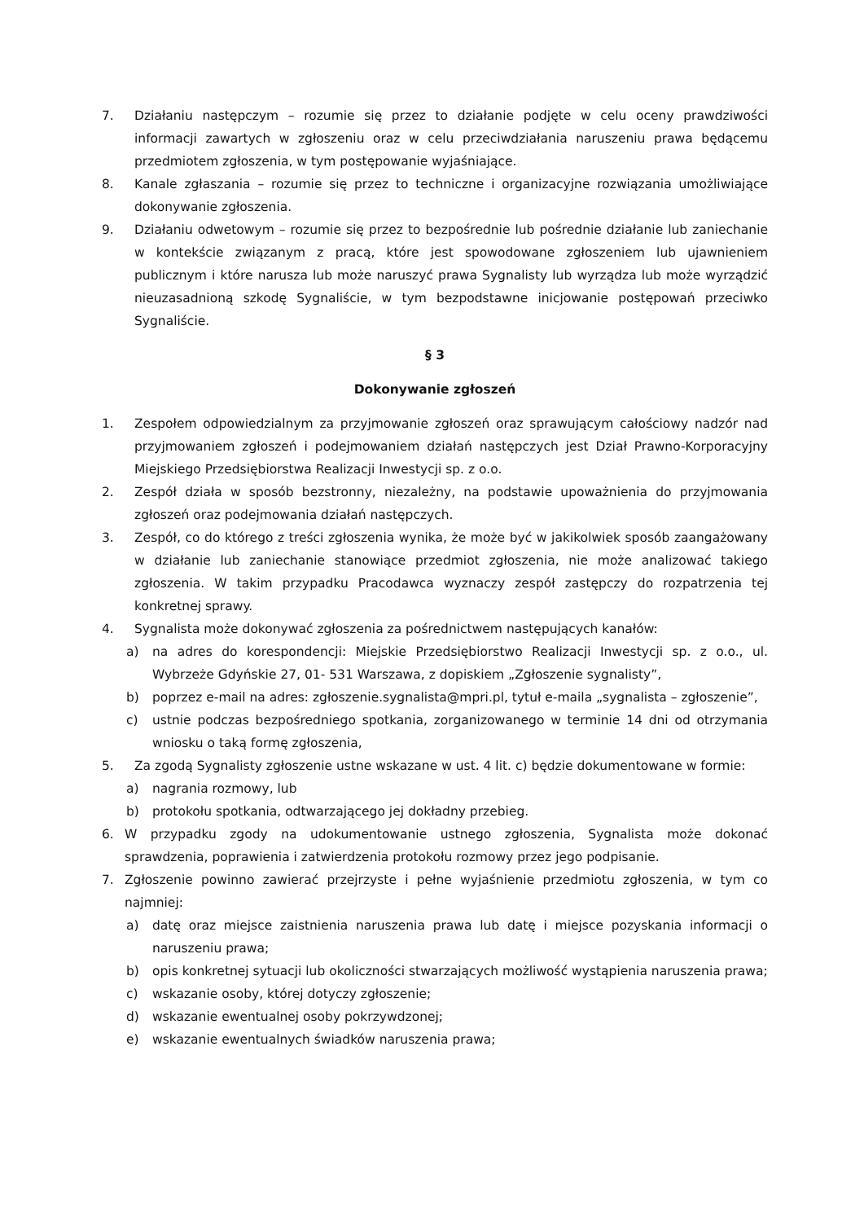7. Działaniu następczym – rozumie się przez to działanie podjęte w celu oceny prawdziwości informacji zawartych w zgłoszeniu oraz w celu przeciwdziałania naruszeniu prawa będącemu przedmiotem zgłoszenia, w tym postępowanie wyjaśniające.
8. Kanale zgłaszania – rozumie się przez to techniczne i organizacyjne rozwiązania umożliwiające dokonywanie zgłoszenia.
9. Działaniu odwetowym – rozumie się przez to bezpośrednie lub pośrednie działanie lub zaniechanie w kontekście związanym z pracą, które jest spowodowane zgłoszeniem lub ujawnieniem publicznym i które narusza lub może naruszyć prawa Sygnalisty lub wyrządza lub może wyrządzić nieuzasadnioną szkodę Sygnaliście, w tym bezpodstawne inicjowanie postępowań przeciwko Sygnaliście.
§ 3
Dokonywanie zgłoszeń
1. Zespołem odpowiedzialnym za przyjmowanie zgłoszeń oraz sprawującym całościowy nadzór nad przyjmowaniem zgłoszeń i podejmowaniem działań następczych jest Dział Prawno-Korporacyjny Miejskiego Przedsiębiorstwa Realizacji Inwestycji sp. z o.o.
2. Zespół działa w sposób bezstronny, niezależny, na podstawie upoważnienia do przyjmowania zgłoszeń oraz podejmowania działań następczych.
3. Zespół, co do którego z treści zgłoszenia wynika, że może być w jakikolwiek sposób zaangażowany w działanie lub zaniechanie stanowiące przedmiot zgłoszenia, nie może analizować takiego zgłoszenia. W takim przypadku Pracodawca wyznaczy zespół zastępczy do rozpatrzenia tej konkretnej sprawy.
4. Sygnalista może dokonywać zgłoszenia za pośrednictwem następujących kanałów:
a) na adres do korespondencji: Miejskie Przedsiębiorstwo Realizacji Inwestycji sp. z o.o., ul. Wybrzeże Gdyńskie 27, 01- 531 Warszawa, z dopiskiem „Zgłoszenie sygnalisty”,
b) poprzez e-mail na adres: zgłoszenie.sygnalista@mpri.pl, tytuł e-maila „sygnalista – zgłoszenie”,
c) ustnie podczas bezpośredniego spotkania, zorganizowanego w terminie 14 dni od otrzymania wniosku o taką formę zgłoszenia,
5. Za zgodą Sygnalisty zgłoszenie ustne wskazane w ust. 4 lit. c) będzie dokumentowane w formie:
a) nagrania rozmowy, lub
b) protokołu spotkania, odtwarzającego jej dokładny przebieg.
6. W przypadku zgody na udokumentowanie ustnego zgłoszenia, Sygnalista może dokonać sprawdzenia, poprawienia i zatwierdzenia protokołu rozmowy przez jego podpisanie.
7. Zgłoszenie powinno zawierać przejrzyste i pełne wyjaśnienie przedmiotu zgłoszenia, w tym co najmniej:
a) datę oraz miejsce zaistnienia naruszenia prawa lub datę i miejsce pozyskania informacji o naruszeniu prawa;
b) opis konkretnej sytuacji lub okoliczności stwarzających możliwość wystąpienia naruszenia prawa;
c) wskazanie osoby, której dotyczy zgłoszenie;
d) wskazanie ewentualnej osoby pokrzywdzonej;
e) wskazanie ewentualnych świadków naruszenia prawa;